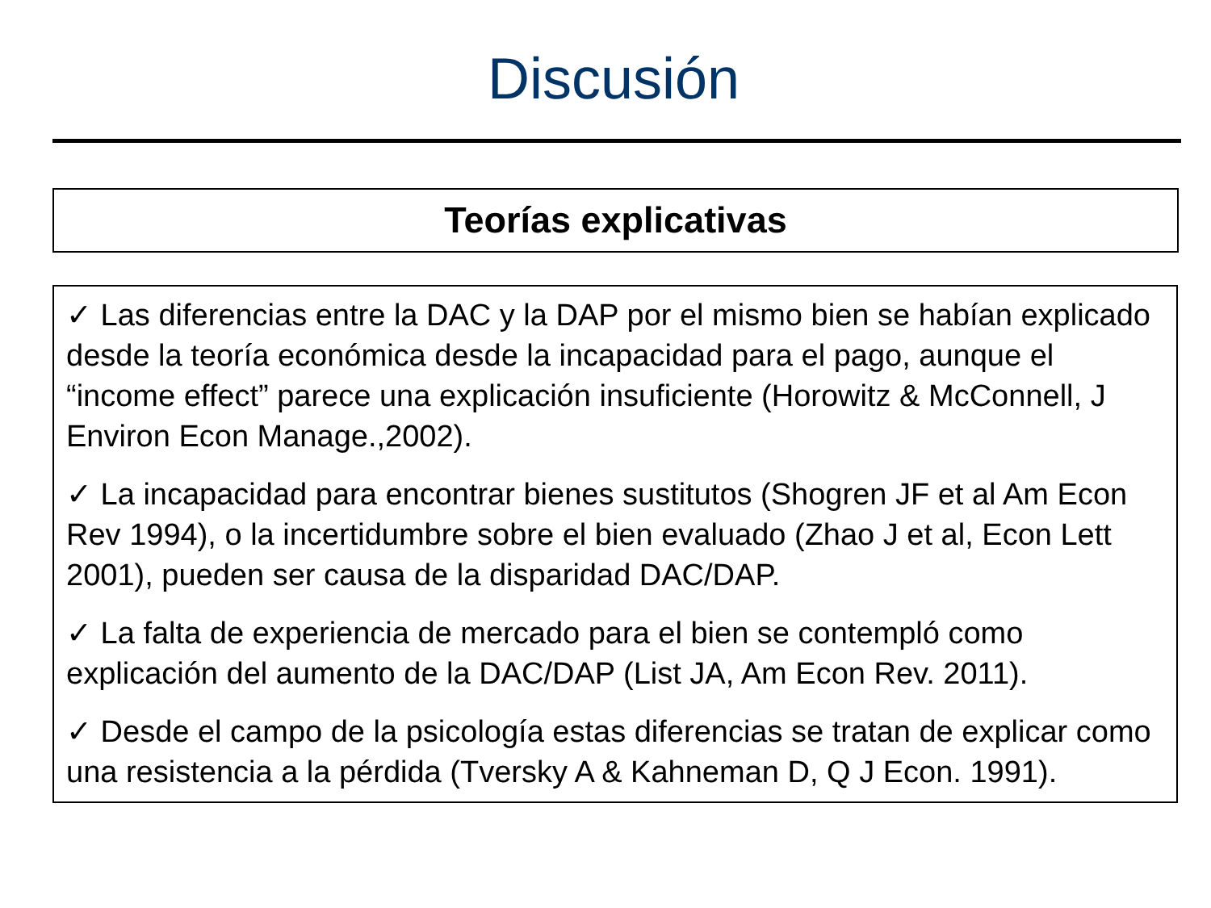Discusión
Teorías explicativas
✓ Las diferencias entre la DAC y la DAP por el mismo bien se habían explicado desde la teoría económica desde la incapacidad para el pago, aunque el “income effect” parece una explicación insuficiente (Horowitz & McConnell, J Environ Econ Manage.,2002).
✓ La incapacidad para encontrar bienes sustitutos (Shogren JF et al Am Econ Rev 1994), o la incertidumbre sobre el bien evaluado (Zhao J et al, Econ Lett 2001), pueden ser causa de la disparidad DAC/DAP.
✓ La falta de experiencia de mercado para el bien se contempló como explicación del aumento de la DAC/DAP (List JA, Am Econ Rev. 2011).
✓ Desde el campo de la psicología estas diferencias se tratan de explicar como una resistencia a la pérdida (Tversky A & Kahneman D, Q J Econ. 1991).